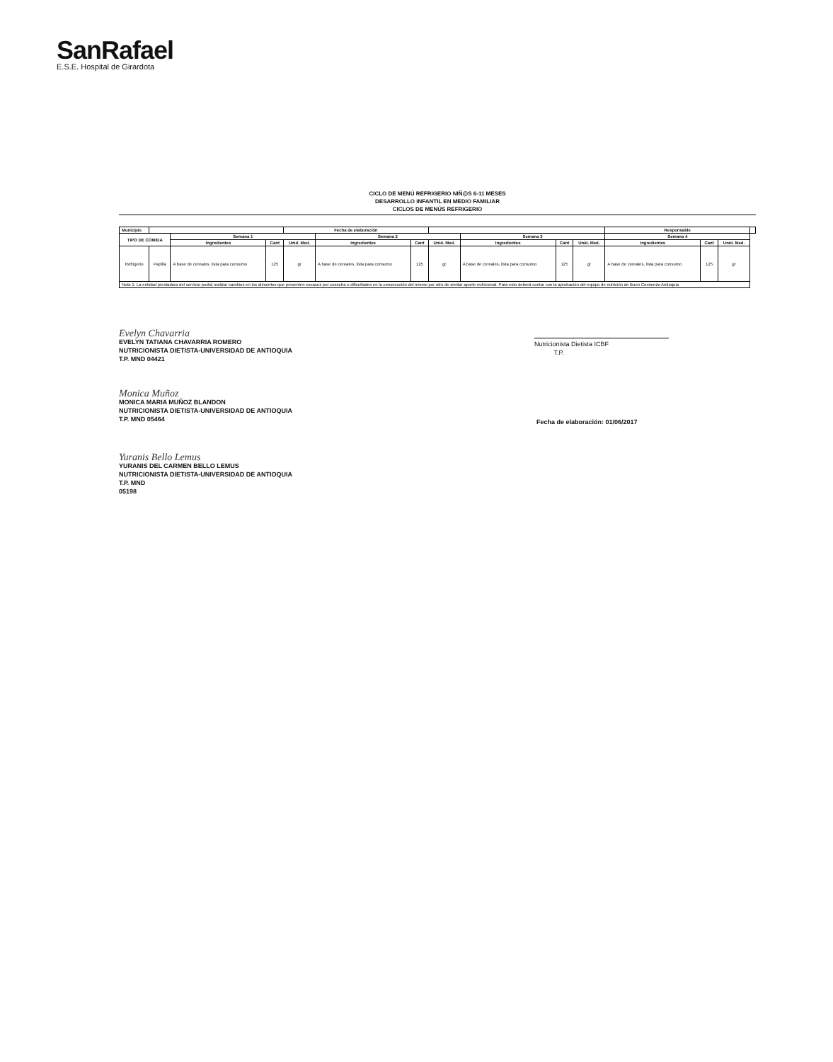SanRafael
E.S.E. Hospital de Girardota
CICLO DE MENÚ REFRIGERIO NIÑ@S 6-11 MESES
DESARROLLO INFANTIL EN MEDIO FAMILIAR
CICLOS DE MENÚS REFRIGERIO
| Municipio | | | | Fecha de elaboración | | | | | | | Responsable | | | |
| TIPO DE COMIDA | | Semana 1 | | | Semana 2 | | | Semana 3 | | | Semana 4 | | | |
| | | Ingredientes | Cant | Unid. Med. | Ingredientes | Cant | Unid. Med. | Ingredientes | Cant | Unid. Med. | Ingredientes | Cant | Unid. Med. | |
| Refrigerio | Papilla | A base de cereales, lista para consumo | 125 | gr | A base de cereales, lista para consumo | 125 | gr | A base de cereales, lista para consumo | 125 | gr | A base de cereales, lista para consumo | 125 | gr | |
| Nota 1: La entidad prestadora del servicio podrá realizar cambios en los alimentos que presenten escasez por cosecha o dificultades en la consecución del mismo por otro de similar aporte nutricional. Para esto deberá contar con la aprobación del equipo de nutrición de Buen Comienzo Antioquia | | | | | | | | | | | | | | |
Evelyn Chavarria
EVELYN TATIANA CHAVARRIA ROMERO
NUTRICIONISTA DIETISTA-UNIVERSIDAD DE ANTIOQUIA
T.P. MND 04421
Nutricionista Dietista ICBF
T.P.
Monica Muñoz
MONICA MARIA MUÑOZ BLANDON
NUTRICIONISTA DIETISTA-UNIVERSIDAD DE ANTIOQUIA
T.P. MND 05464
Fecha de elaboración: 01/06/2017
Yuranis Bello Lemus
YURANIS DEL CARMEN BELLO LEMUS
NUTRICIONISTA DIETISTA-UNIVERSIDAD DE ANTIOQUIA
T.P. MND
05198